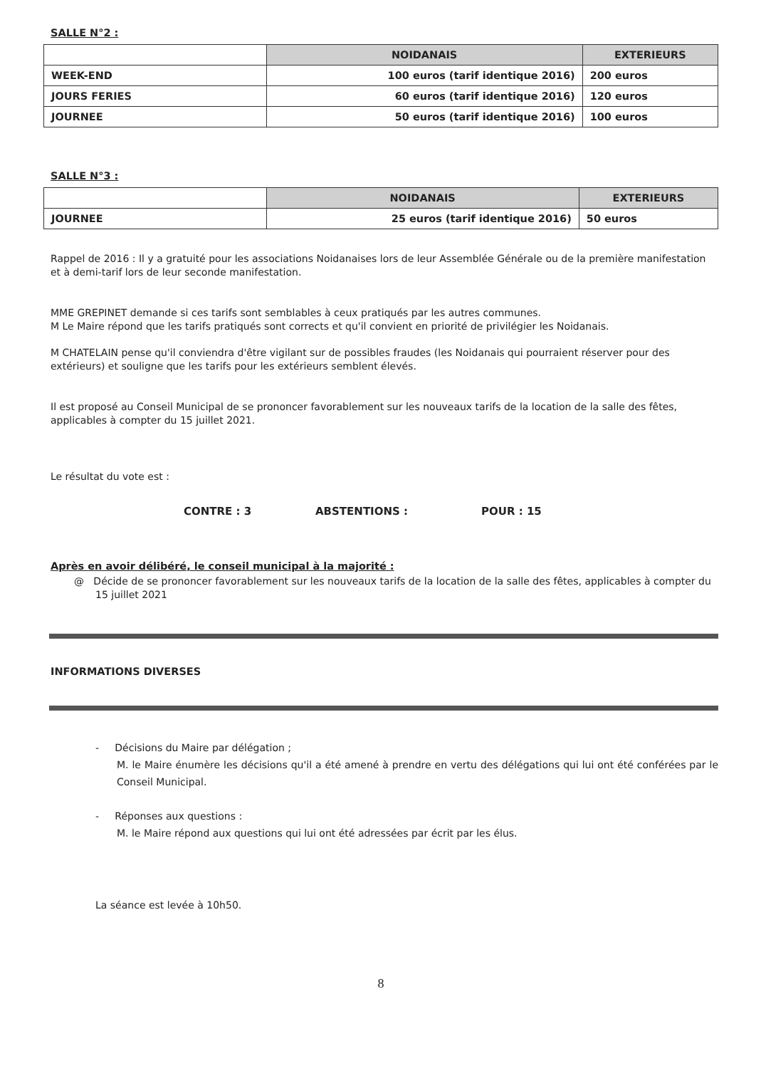SALLE N°2 :
| | NOIDANAIS | EXTERIEURS |
| WEEK-END | 100 euros (tarif identique 2016) | 200 euros |
| JOURS FERIES | 60 euros (tarif identique 2016) | 120 euros |
| JOURNEE | 50 euros (tarif identique 2016) | 100 euros |
SALLE N°3 :
| | NOIDANAIS | EXTERIEURS |
| JOURNEE | 25 euros (tarif identique 2016) | 50 euros |
Rappel de 2016 : Il y a gratuité pour les associations Noidanaises lors de leur Assemblée Générale ou de la première manifestation et à demi-tarif lors de leur seconde manifestation.
MME GREPINET demande si ces tarifs sont semblables à ceux pratiqués par les autres communes.
M Le Maire répond que les tarifs pratiqués sont corrects et qu'il convient en priorité de privilégier les Noidanais.
M CHATELAIN pense qu'il conviendra d'être vigilant sur de possibles fraudes (les Noidanais qui pourraient réserver pour des extérieurs) et souligne que les tarifs pour les extérieurs semblent élevés.
Il est proposé au Conseil Municipal de se prononcer favorablement sur les nouveaux tarifs de la location de la salle des fêtes, applicables à compter du 15 juillet 2021.
Le résultat du vote est :
CONTRE : 3 ABSTENTIONS : POUR : 15
Après en avoir délibéré, le conseil municipal à la majorité :
@ Décide de se prononcer favorablement sur les nouveaux tarifs de la location de la salle des fêtes, applicables à compter du 15 juillet 2021
INFORMATIONS DIVERSES
- Décisions du Maire par délégation ;
M. le Maire énumère les décisions qu'il a été amené à prendre en vertu des délégations qui lui ont été conférées par le Conseil Municipal.
- Réponses aux questions :
M. le Maire répond aux questions qui lui ont été adressées par écrit par les élus.
La séance est levée à 10h50.
8